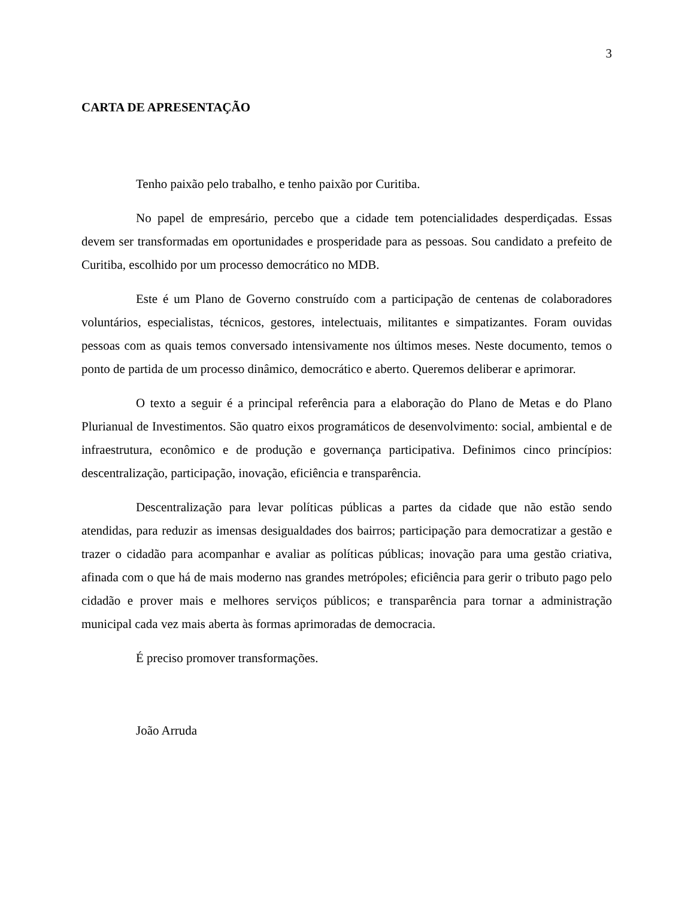3
CARTA DE APRESENTAÇÃO
Tenho paixão pelo trabalho, e tenho paixão por Curitiba.
No papel de empresário, percebo que a cidade tem potencialidades desperdiçadas. Essas devem ser transformadas em oportunidades e prosperidade para as pessoas. Sou candidato a prefeito de Curitiba, escolhido por um processo democrático no MDB.
Este é um Plano de Governo construído com a participação de centenas de colaboradores voluntários, especialistas, técnicos, gestores, intelectuais, militantes e simpatizantes. Foram ouvidas pessoas com as quais temos conversado intensivamente nos últimos meses. Neste documento, temos o ponto de partida de um processo dinâmico, democrático e aberto. Queremos deliberar e aprimorar.
O texto a seguir é a principal referência para a elaboração do Plano de Metas e do Plano Plurianual de Investimentos. São quatro eixos programáticos de desenvolvimento: social, ambiental e de infraestrutura, econômico e de produção e governança participativa. Definimos cinco princípios: descentralização, participação, inovação, eficiência e transparência.
Descentralização para levar políticas públicas a partes da cidade que não estão sendo atendidas, para reduzir as imensas desigualdades dos bairros; participação para democratizar a gestão e trazer o cidadão para acompanhar e avaliar as políticas públicas; inovação para uma gestão criativa, afinada com o que há de mais moderno nas grandes metrópoles; eficiência para gerir o tributo pago pelo cidadão e prover mais e melhores serviços públicos; e transparência para tornar a administração municipal cada vez mais aberta às formas aprimoradas de democracia.
É preciso promover transformações.
João Arruda